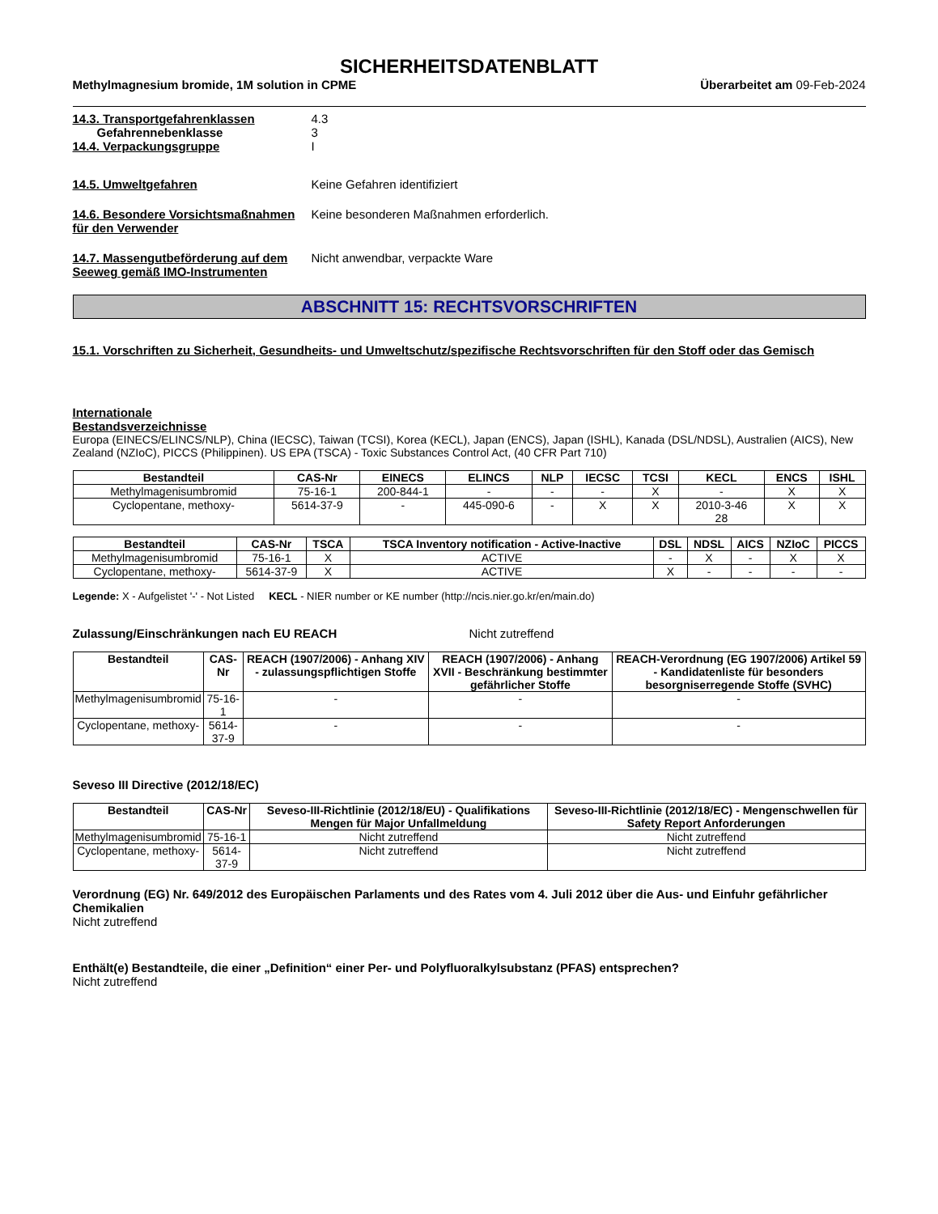SICHERHEITSDATENBLATT
Methylmagnesium bromide, 1M solution in CPME Überarbeitet am 09-Feb-2024
14.3. Transportgefahrenklassen 4.3
Gefahrennebenklasse 3
14.4. Verpackungsgruppe I
14.5. Umweltgefahren Keine Gefahren identifiziert
14.6. Besondere Vorsichtsmaßnahmen für den Verwender
Keine besonderen Maßnahmen erforderlich.
14.7. Massengutbeförderung auf dem Seeweg gemäß IMO-Instrumenten
Nicht anwendbar, verpackte Ware
ABSCHNITT 15: RECHTSVORSCHRIFTEN
15.1. Vorschriften zu Sicherheit, Gesundheits- und Umweltschutz/spezifische Rechtsvorschriften für den Stoff oder das Gemisch
Internationale
Bestandsverzeichnisse
Europa (EINECS/ELINCS/NLP), China (IECSC), Taiwan (TCSI), Korea (KECL), Japan (ENCS), Japan (ISHL), Kanada (DSL/NDSL), Australien (AICS), New Zealand (NZIoC), PICCS (Philippinen). US EPA (TSCA) - Toxic Substances Control Act, (40 CFR Part 710)
| Bestandteil | CAS-Nr | EINECS | ELINCS | NLP | IECSC | TCSI | KECL | ENCS | ISHL |
| --- | --- | --- | --- | --- | --- | --- | --- | --- | --- |
| Methylmagenisumbromid | 75-16-1 | 200-844-1 | - | - | - | X | - | X | X |
| Cyclopentane, methoxy- | 5614-37-9 | - | 445-090-6 | - | X | X | 2010-3-46 28 | X | X |
| Bestandteil | CAS-Nr | TSCA | TSCA Inventory notification - Active-Inactive | DSL | NDSL | AICS | NZIoC | PICCS |
| --- | --- | --- | --- | --- | --- | --- | --- | --- |
| Methylmagenisumbromid | 75-16-1 | X | ACTIVE | - | X | - | X | X |
| Cyclopentane, methoxy- | 5614-37-9 | X | ACTIVE | X | - | - | - | - |
Legende: X - Aufgelistet '-' - Not Listed KECL - NIER number or KE number (http://ncis.nier.go.kr/en/main.do)
Zulassung/Einschränkungen nach EU REACH Nicht zutreffend
| Bestandteil | CAS-Nr | REACH (1907/2006) - Anhang XIV - zulassungspflichtigen Stoffe | REACH (1907/2006) - Anhang XVII - Beschränkung bestimmter gefährlicher Stoffe | REACH-Verordnung (EG 1907/2006) Artikel 59 - Kandidatenliste für besonders besorgniserregende Stoffe (SVHC) |
| --- | --- | --- | --- | --- |
| Methylmagenisumbromid | 75-16-1 | - | - | - |
| Cyclopentane, methoxy- | 5614-37-9 | - | - | - |
Seveso III Directive (2012/18/EC)
| Bestandteil | CAS-Nr | Seveso-III-Richtlinie (2012/18/EU) - Qualifikations Mengen für Major Unfallmeldung | Seveso-III-Richtlinie (2012/18/EC) - Mengenschwellen für Safety Report Anforderungen |
| --- | --- | --- | --- |
| Methylmagenisumbromid | 75-16-1 | Nicht zutreffend | Nicht zutreffend |
| Cyclopentane, methoxy- | 5614-37-9 | Nicht zutreffend | Nicht zutreffend |
Verordnung (EG) Nr. 649/2012 des Europäischen Parlaments und des Rates vom 4. Juli 2012 über die Aus- und Einfuhr gefährlicher Chemikalien
Nicht zutreffend
Enthält(e) Bestandteile, die einer „Definition“ einer Per- und Polyfluoralkylsubstanz (PFAS) entsprechen?
Nicht zutreffend